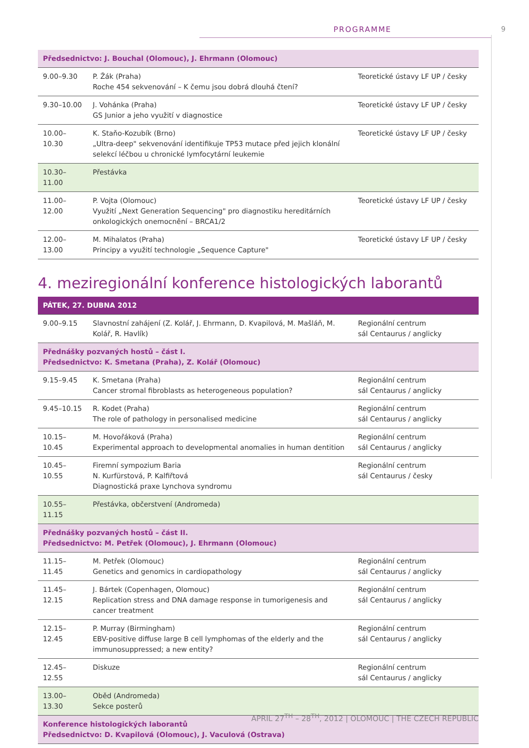PROGRAMME 9
| Předsednictvo: J. Bouchal (Olomouc), J. Ehrmann (Olomouc) | | |
| 9.00–9.30 | P. Žák (Praha) Roche 454 sekvenování – K čemu jsou dobrá dlouhá čtení? | Teoretické ústavy LF UP / česky |
| 9.30–10.00 | J. Vohánka (Praha) GS Junior a jeho využití v diagnostice | Teoretické ústavy LF UP / česky |
| 10.00–10.30 | K. Staňo-Kozubík (Brno) „Ultra-deep" sekvenování identifikuje TP53 mutace před jejich klonální selekcí léčbou u chronické lymfocytární leukemie | Teoretické ústavy LF UP / česky |
| 10.30–11.00 | Přestávka | |
| 11.00–12.00 | P. Vojta (Olomouc) Využití „Next Generation Sequencing" pro diagnostiku hereditárních onkologických onemocnění – BRCA1/2 | Teoretické ústavy LF UP / česky |
| 12.00–13.00 | M. Mihalatos (Praha) Principy a využití technologie „Sequence Capture" | Teoretické ústavy LF UP / česky |
4. meziregionální konference histologických laborantů
| PÁTEK, 27. DUBNA 2012 | | |
| 9.00–9.15 | Slavnostní zahájení (Z. Kolář, J. Ehrmann, D. Kvapilová, M. Mašláň, M. Kolář, R. Havlík) | Regionální centrum sál Centaurus / anglicky |
| Přednášky pozvaných hostů – část I. Předsednictvo: K. Smetana (Praha), Z. Kolář (Olomouc) | | |
| 9.15–9.45 | K. Smetana (Praha) Cancer stromal fibroblasts as heterogeneous population? | Regionální centrum sál Centaurus / anglicky |
| 9.45–10.15 | R. Kodet (Praha) The role of pathology in personalised medicine | Regionální centrum sál Centaurus / anglicky |
| 10.15–10.45 | M. Hovořáková (Praha) Experimental approach to developmental anomalies in human dentition | Regionální centrum sál Centaurus / anglicky |
| 10.45–10.55 | Firemní sympozium Baria N. Kurfürstová, P. Kalfiřtová Diagnostická praxe Lynchova syndromu | Regionální centrum sál Centaurus / česky |
| 10.55–11.15 | Přestávka, občerstvení (Andromeda) | |
| Přednášky pozvaných hostů – část II. Předsednictvo: M. Petřek (Olomouc), J. Ehrmann (Olomouc) | | |
| 11.15–11.45 | M. Petřek (Olomouc) Genetics and genomics in cardiopathology | Regionální centrum sál Centaurus / anglicky |
| 11.45–12.15 | J. Bártek (Copenhagen, Olomouc) Replication stress and DNA damage response in tumorigenesis and cancer treatment | Regionální centrum sál Centaurus / anglicky |
| 12.15–12.45 | P. Murray (Birmingham) EBV-positive diffuse large B cell lymphomas of the elderly and the immunosuppressed; a new entity? | Regionální centrum sál Centaurus / anglicky |
| 12.45–12.55 | Diskuze | Regionální centrum sál Centaurus / anglicky |
| 13.00–13.30 | Oběd (Andromeda) Sekce posterů | |
| Konference histologických laborantů Předsednictvo: D. Kvapilová (Olomouc), J. Vaculová (Ostrava) | | |
APRIL 27<sup>TH</sup> – 28<sup>TH</sup>, 2012 | OLOMOUC | THE CZECH REPUBLIC